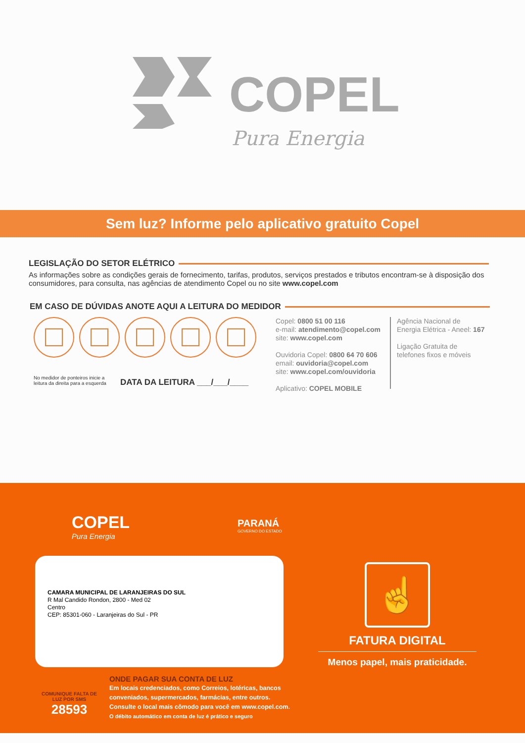COPEL
Pura Energia
Sem luz? Informe pelo aplicativo gratuito Copel
LEGISLAÇÃO DO SETOR ELÉTRICO
As informações sobre as condições gerais de fornecimento, tarifas, produtos, serviços prestados e tributos encontram-se à disposição dos consumidores, para consulta, nas agências de atendimento Copel ou no site www.copel.com
EM CASO DE DÚVIDAS ANOTE AQUI A LEITURA DO MEDIDOR
No medidor de ponteiros inicie a leitura da direita para a esquerda
DATA DA LEITURA ___/___/____
Copel: 0800 51 00 116
e-mail: atendimento@copel.com
site: www.copel.com
Ouvidoria Copel: 0800 64 70 606
email: ouvidoria@copel.com
site: www.copel.com/ouvidoria
Aplicativo: COPEL MOBILE
Agência Nacional de
Energia Elétrica - Aneel: 167
Ligação Gratuita de
telefones fixos e móveis
COPEL
Pura Energia
PARANÁ
GOVERNO DO ESTADO
CAMARA MUNICIPAL DE LARANJEIRAS DO SUL
R Mal Candido Rondon, 2800 - Med 02
Centro
CEP: 85301-060 - Laranjeiras do Sul - PR
☝
FATURA DIGITAL
Menos papel, mais praticidade.
COMUNIQUE FALTA DE LUZ POR SMS
28593
ONDE PAGAR SUA CONTA DE LUZ
Em locais credenciados, como Correios, lotéricas, bancos conveniados, supermercados, farmácias, entre outros. Consulte o local mais cômodo para você em www.copel.com.
O débito automático em conta de luz é prático e seguro